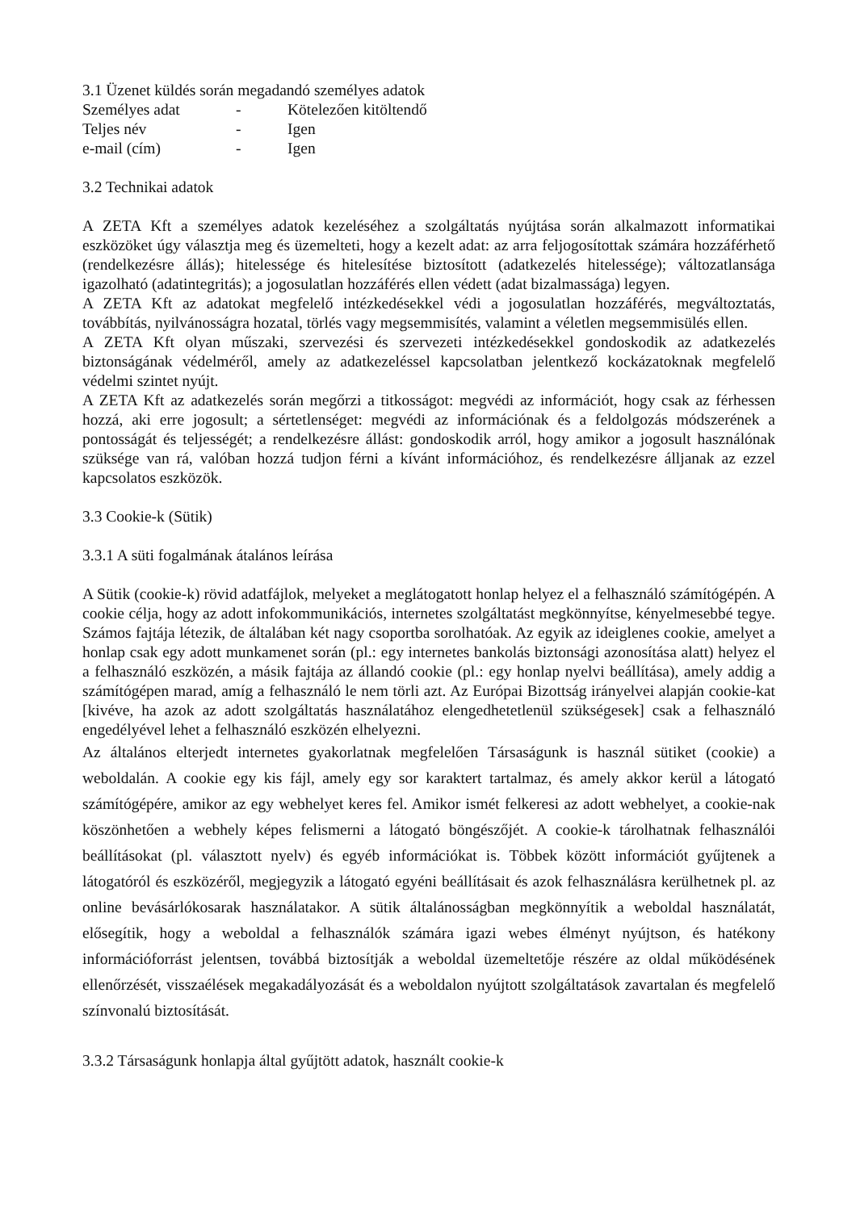3.1 Üzenet küldés során megadandó személyes adatok
| Személyes adat | - | Kötelezően kitöltendő |
| Teljes név | - | Igen |
| e-mail (cím) | - | Igen |
3.2 Technikai adatok
A ZETA Kft a személyes adatok kezeléséhez a szolgáltatás nyújtása során alkalmazott informatikai eszközöket úgy választja meg és üzemelteti, hogy a kezelt adat: az arra feljogosítottak számára hozzáférhető (rendelkezésre állás); hitelessége és hitelesítése biztosított (adatkezelés hitelessége); változatlansága igazolható (adatintegritás); a jogosulatlan hozzáférés ellen védett (adat bizalmassága) legyen.
A ZETA Kft az adatokat megfelelő intézkedésekkel védi a jogosulatlan hozzáférés, megváltoztatás, továbbítás, nyilvánosságra hozatal, törlés vagy megsemmisítés, valamint a véletlen megsemmisülés ellen.
A ZETA Kft olyan műszaki, szervezési és szervezeti intézkedésekkel gondoskodik az adatkezelés biztonságának védelméről, amely az adatkezeléssel kapcsolatban jelentkező kockázatoknak megfelelő védelmi szintet nyújt.
A ZETA Kft az adatkezelés során megőrzi a titkosságot: megvédi az információt, hogy csak az férhessen hozzá, aki erre jogosult; a sértetlenséget: megvédi az információnak és a feldolgozás módszerének a pontosságát és teljességét; a rendelkezésre állást: gondoskodik arról, hogy amikor a jogosult használónak szüksége van rá, valóban hozzá tudjon férni a kívánt információhoz, és rendelkezésre álljanak az ezzel kapcsolatos eszközök.
3.3 Cookie-k (Sütik)
3.3.1 A süti fogalmának átalános leírása
A Sütik (cookie-k) rövid adatfájlok, melyeket a meglátogatott honlap helyez el a felhasználó számítógépén. A cookie célja, hogy az adott infokommunikációs, internetes szolgáltatást megkönnyítse, kényelmesebbé tegye. Számos fajtája létezik, de általában két nagy csoportba sorolhatóak. Az egyik az ideiglenes cookie, amelyet a honlap csak egy adott munkamenet során (pl.: egy internetes bankolás biztonsági azonosítása alatt) helyez el a felhasználó eszközén, a másik fajtája az állandó cookie (pl.: egy honlap nyelvi beállítása), amely addig a számítógépen marad, amíg a felhasználó le nem törli azt. Az Európai Bizottság irányelvei alapján cookie-kat [kivéve, ha azok az adott szolgáltatás használatához elengedhetetlenül szükségesek] csak a felhasználó engedélyével lehet a felhasználó eszközén elhelyezni.
Az általános elterjedt internetes gyakorlatnak megfelelően Társaságunk is használ sütiket (cookie) a weboldalán. A cookie egy kis fájl, amely egy sor karaktert tartalmaz, és amely akkor kerül a látogató számítógépére, amikor az egy webhelyet keres fel. Amikor ismét felkeresi az adott webhelyet, a cookie-nak köszönhetően a webhely képes felismerni a látogató böngészőjét. A cookie-k tárolhatnak felhasználói beállításokat (pl. választott nyelv) és egyéb információkat is. Többek között információt gyűjtenek a látogatóról és eszközéről, megjegyzik a látogató egyéni beállításait és azok felhasználásra kerülhetnek pl. az online bevásárlókosarak használatakor. A sütik általánosságban megkönnyítik a weboldal használatát, elősegítik, hogy a weboldal a felhasználók számára igazi webes élményt nyújtson, és hatékony információforrást jelentsen, továbbá biztosítják a weboldal üzemeltetője részére az oldal működésének ellenőrzését, visszaélések megakadályozását és a weboldalon nyújtott szolgáltatások zavartalan és megfelelő színvonalú biztosítását.
3.3.2 Társaságunk honlapja által gyűjtött adatok, használt cookie-k